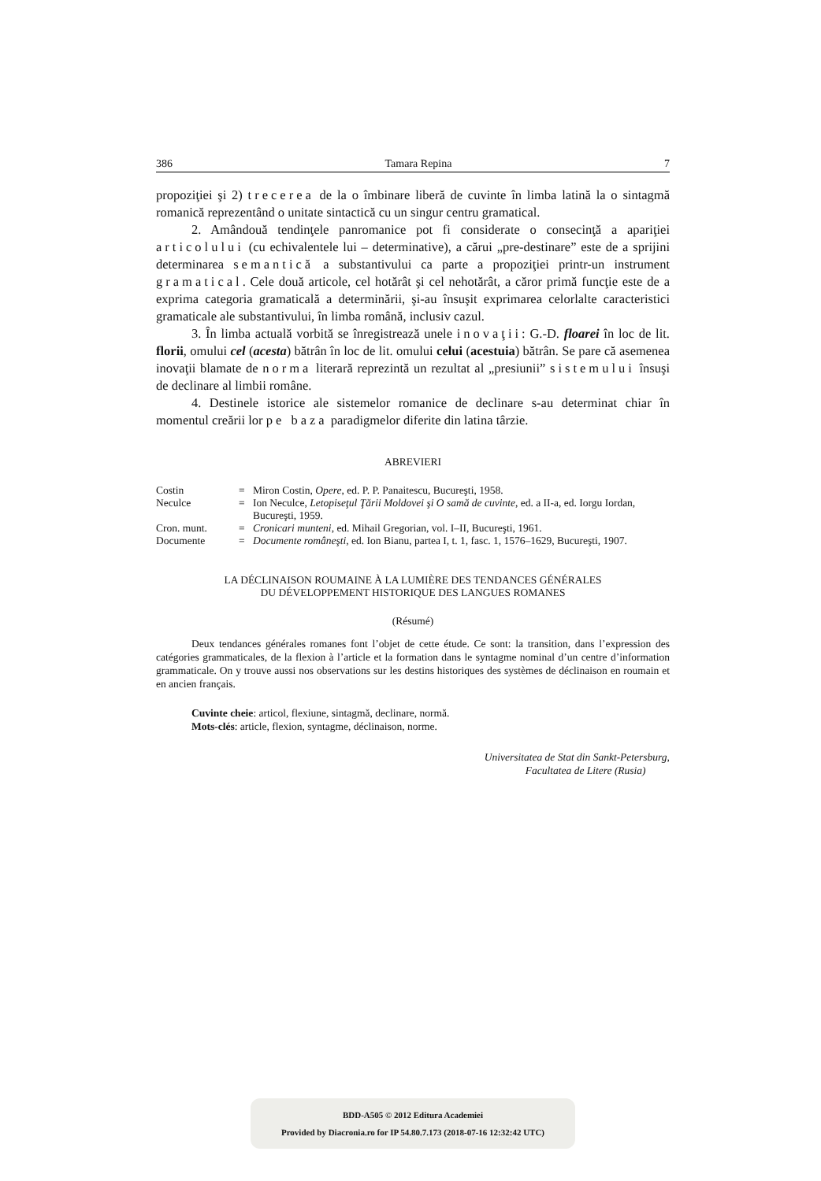386 Tamara Repina 7
propoziţiei şi 2) trecerea de la o îmbinare liberă de cuvinte în limba latină la o sintagmă romanică reprezentând o unitate sintactică cu un singur centru gramatical.
2. Amândouă tendinţele panromanice pot fi considerate o consecinţă a apariţiei articolului (cu echivalentele lui – determinative), a cărui „pre-destinare” este de a sprijini determinarea semantică a substantivului ca parte a propoziţiei printr-un instrument gramatical. Cele două articole, cel hotărât şi cel nehotărât, a căror primă funcţie este de a exprima categoria gramaticală a determinării, şi-au însuşit exprimarea celorlalte caracteristici gramaticale ale substantivului, în limba română, inclusiv cazul.
3. În limba actuală vorbită se înregistrează unele inovaţii: G.-D. floarei în loc de lit. florii, omului cel (acesta) bătrân în loc de lit. omului celui (acestuia) bătrân. Se pare că asemenea inovaţii blamate de norma literară reprezintă un rezultat al „presiunii” sistemului însuşi de declinare al limbii române.
4. Destinele istorice ale sistemelor romanice de declinare s-au determinat chiar în momentul creării lor pe baza paradigmelor diferite din latina târzie.
ABREVIERI
| Costin | = | Miron Costin, Opere , ed. P. P. Panaitescu, Bucureşti, 1958. |
| Neculce | = | Ion Neculce, Letopiseţul Ţării Moldovei şi O samă de cuvinte , ed. a II-a, ed. Iorgu Iordan, Bucureşti, 1959. |
| Cron. munt. | = | Cronicari munteni , ed. Mihail Gregorian, vol. I–II, Bucureşti, 1961. |
| Documente | = | Documente româneşti , ed. Ion Bianu, partea I, t. 1, fasc. 1, 1576–1629, Bucureşti, 1907. |
LA DÉCLINAISON ROUMAINE À LA LUMIÈRE DES TENDANCES GÉNÉRALES
DU DÉVELOPPEMENT HISTORIQUE DES LANGUES ROMANES
(Résumé)
Deux tendances générales romanes font l’objet de cette étude. Ce sont: la transition, dans l’expression des catégories grammaticales, de la flexion à l’article et la formation dans le syntagme nominal d’un centre d’information grammaticale. On y trouve aussi nos observations sur les destins historiques des systèmes de déclinaison en roumain et en ancien français.
Cuvinte cheie: articol, flexiune, sintagmă, declinare, normă.
Mots-clés: article, flexion, syntagme, déclinaison, norme.
Universitatea de Stat din Sankt-Petersburg,
Facultatea de Litere (Rusia)
BDD-A505 © 2012 Editura Academiei
Provided by Diacronia.ro for IP 54.80.7.173 (2018-07-16 12:32:42 UTC)